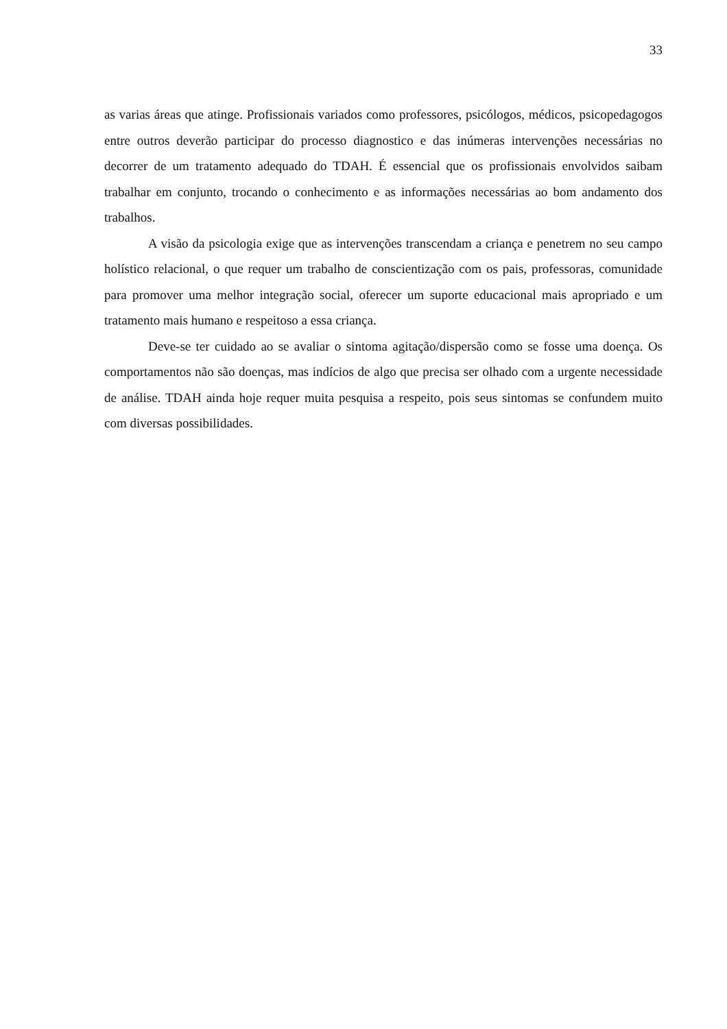33
as varias áreas que atinge. Profissionais variados como professores, psicólogos, médicos, psicopedagogos entre outros deverão participar do processo diagnostico e das inúmeras intervenções necessárias no decorrer de um tratamento adequado do TDAH. É essencial que os profissionais envolvidos saibam trabalhar em conjunto, trocando o conhecimento e as informações necessárias ao bom andamento dos trabalhos.
A visão da psicologia exige que as intervenções transcendam a criança e penetrem no seu campo holístico relacional, o que requer um trabalho de conscientização com os pais, professoras, comunidade para promover uma melhor integração social, oferecer um suporte educacional mais apropriado e um tratamento mais humano e respeitoso a essa criança.
Deve-se ter cuidado ao se avaliar o sintoma agitação/dispersão como se fosse uma doença. Os comportamentos não são doenças, mas indícios de algo que precisa ser olhado com a urgente necessidade de análise. TDAH ainda hoje requer muita pesquisa a respeito, pois seus sintomas se confundem muito com diversas possibilidades.